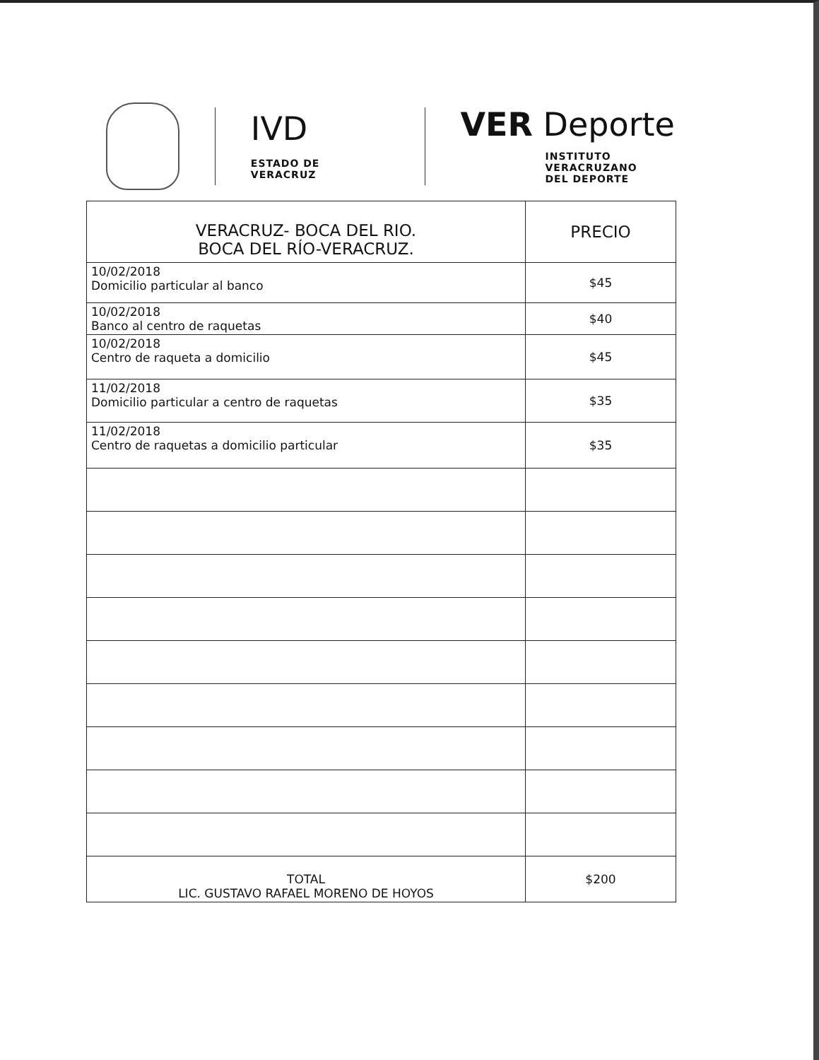IVD
ESTADO DE VERACRUZ
VER Deporte
INSTITUTO VERACRUZANO
DEL DEPORTE
| VERACRUZ- BOCA DEL RIO. BOCA DEL RÍO-VERACRUZ. | PRECIO |
| --- | --- |
| 10/02/2018 Domicilio particular al banco | $45 |
| 10/02/2018 Banco al centro de raquetas | $40 |
| 10/02/2018 Centro de raqueta a domicilio | $45 |
| 11/02/2018 Domicilio particular a centro de raquetas | $35 |
| 11/02/2018 Centro de raquetas a domicilio particular | $35 |
| TOTAL LIC. GUSTAVO RAFAEL MORENO DE HOYOS | $200 |